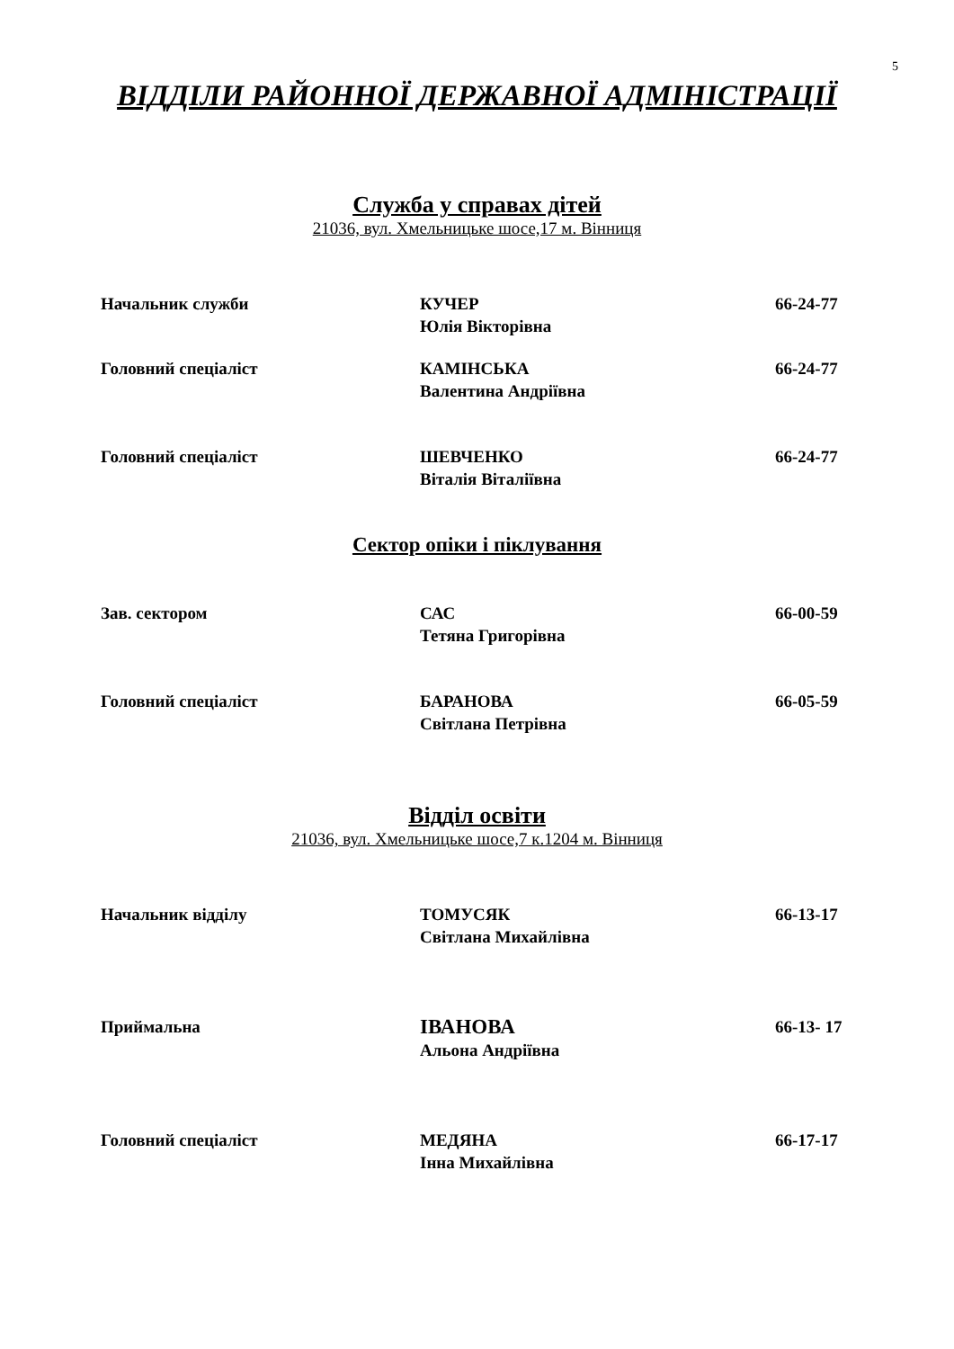5
ВІДДІЛИ РАЙОННОЇ ДЕРЖАВНОЇ АДМІНІСТРАЦІЇ
Служба у справах дітей
21036, вул. Хмельницьке шосе,17 м. Вінниця
Начальник служби КУЧЕР
Юлія Вікторівна
66-24-77
Головний спеціаліст КАМІНСЬКА
Валентина Андріївна
66-24-77
Головний спеціаліст ШЕВЧЕНКО
Віталія Віталіївна
66-24-77
Сектор опіки і піклування
Зав. сектором САС
Тетяна Григорівна
66-00-59
Головний спеціаліст БАРАНОВА
Світлана Петрівна
66-05-59
Відділ освіти
21036, вул. Хмельницьке шосе,7 к.1204 м. Вінниця
Начальник відділу ТОМУСЯК
Світлана Михайлівна
66-13-17
Приймальна
ІВАНОВА
Альона Андріївна
66-13- 17
Головний спеціаліст МЕДЯНА
Інна Михайлівна
66-17-17